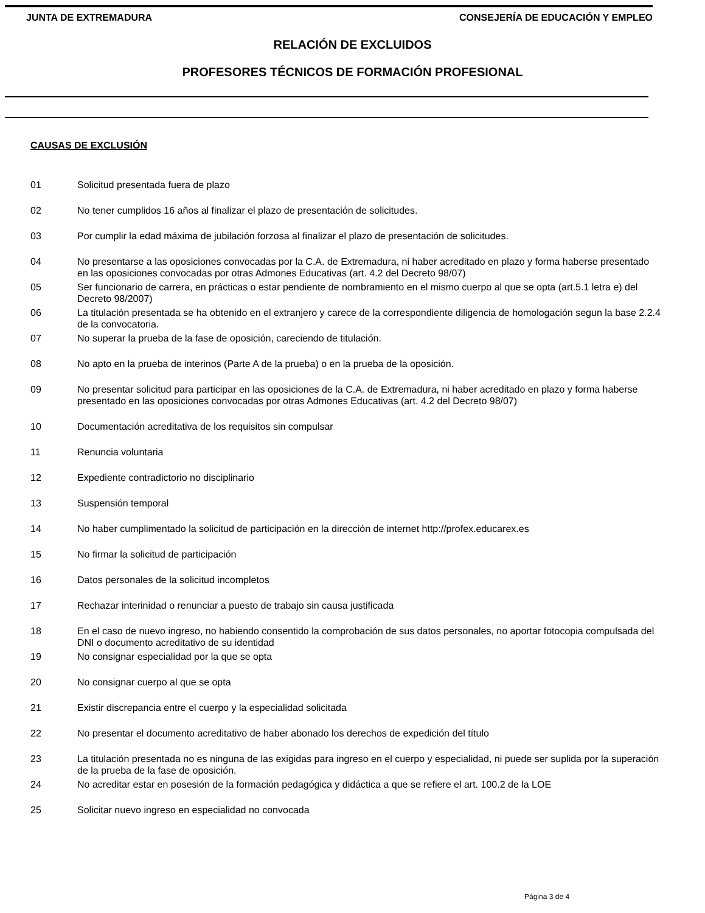JUNTA DE EXTREMADURA CONSEJERÍA DE EDUCACIÓN Y EMPLEO
RELACIÓN DE EXCLUIDOS
PROFESORES TÉCNICOS DE FORMACIÓN PROFESIONAL
CAUSAS DE EXCLUSIÓN
01 Solicitud presentada fuera de plazo
02 No tener cumplidos 16 años al finalizar el plazo de presentación de solicitudes.
03 Por cumplir la edad máxima de jubilación forzosa al finalizar el plazo de presentación de solicitudes.
04 No presentarse a las oposiciones convocadas por la C.A. de Extremadura, ni haber acreditado en plazo y forma haberse presentado en las oposiciones convocadas por otras Admones Educativas (art. 4.2 del Decreto 98/07)
05 Ser funcionario de carrera, en prácticas o estar pendiente de nombramiento en el mismo cuerpo al que se opta (art.5.1 letra e) del Decreto 98/2007)
06 La titulación presentada se ha obtenido en el extranjero y carece de la correspondiente diligencia de homologación segun la base 2.2.4 de la convocatoria.
07 No superar la prueba de la fase de oposición, careciendo de titulación.
08 No apto en la prueba de interinos (Parte A de la prueba) o en la prueba de la oposición.
09 No presentar solicitud para participar en las oposiciones de la C.A. de Extremadura, ni haber acreditado en plazo y forma haberse presentado en las oposiciones convocadas por otras Admones Educativas (art. 4.2 del Decreto 98/07)
10 Documentación acreditativa de los requisitos sin compulsar
11 Renuncia voluntaria
12 Expediente contradictorio no disciplinario
13 Suspensión temporal
14 No haber cumplimentado la solicitud de participación en la dirección de internet http://profex.educarex.es
15 No firmar la solicitud de participación
16 Datos personales de la solicitud incompletos
17 Rechazar interinidad o renunciar a puesto de trabajo sin causa justificada
18 En el caso de nuevo ingreso, no habiendo consentido la comprobación de sus datos personales, no aportar fotocopia compulsada del DNI o documento acreditativo de su identidad
19 No consignar especialidad por la que se opta
20 No consignar cuerpo al que se opta
21 Existir discrepancia entre el cuerpo y la especialidad solicitada
22 No presentar el documento acreditativo de haber abonado los derechos de expedición del título
23 La titulación presentada no es ninguna de las exigidas para ingreso en el cuerpo y especialidad, ni puede ser suplida por la superación de la prueba de la fase de oposición.
24 No acreditar estar en posesión de la formación pedagógica y didáctica a que se refiere el art. 100.2 de la LOE
25 Solicitar nuevo ingreso en especialidad no convocada
Página 3 de 4